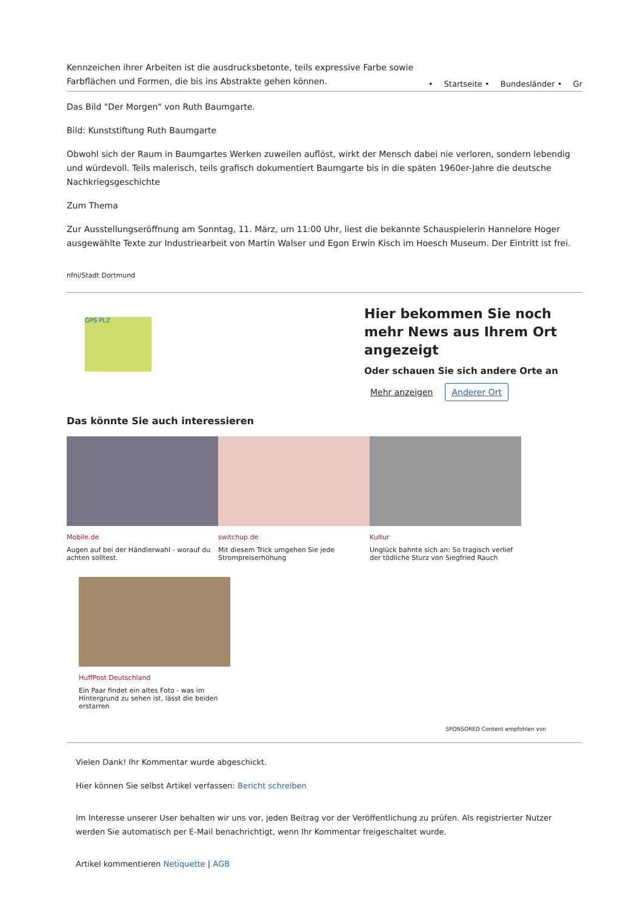Kennzeichen ihrer Arbeiten ist die ausdrucksbetonte, teils expressive Farbe sowie Farbflächen und Formen, die bis ins Abstrakte gehen können.
• Startseite • Bundesländer • Gr
Das Bild "Der Morgen" von Ruth Baumgarte.
Bild: Kunststiftung Ruth Baumgarte
Obwohl sich der Raum in Baumgartes Werken zuweilen auflöst, wirkt der Mensch dabei nie verloren, sondern lebendig und würdevoll. Teils malerisch, teils grafisch dokumentiert Baumgarte bis in die späten 1960er-Jahre die deutsche Nachkriegsgeschichte
Zum Thema
Zur Ausstellungseröffnung am Sonntag, 11. März, um 11:00 Uhr, liest die bekannte Schauspielerin Hannelore Hoger ausgewählte Texte zur Industriearbeit von Martin Walser und Egon Erwin Kisch im Hoesch Museum. Der Eintritt ist frei.
nfni/Stadt Dortmund
GPS PLZ
Hier bekommen Sie noch mehr News aus Ihrem Ort angezeigt
Oder schauen Sie sich andere Orte an
Mehr anzeigen Anderer Ort
Das könnte Sie auch interessieren
Mobile.de
Augen auf bei der Händlerwahl - worauf du achten solltest.
switchup.de
Mit diesem Trick umgehen Sie jede Strompreiserhöhung
Kultur
Unglück bahnte sich an: So tragisch verlief der tödliche Sturz von Siegfried Rauch
HuffPost Deutschland
Ein Paar findet ein altes Foto - was im Hintergrund zu sehen ist, lässt die beiden erstarren
SPONSORED Content empfohlen von
Vielen Dank! Ihr Kommentar wurde abgeschickt.
Hier können Sie selbst Artikel verfassen: Bericht schreiben
Im Interesse unserer User behalten wir uns vor, jeden Beitrag vor der Veröffentlichung zu prüfen. Als registrierter Nutzer werden Sie automatisch per E-Mail benachrichtigt, wenn Ihr Kommentar freigeschaltet wurde.
Artikel kommentieren Netiquette | AGB